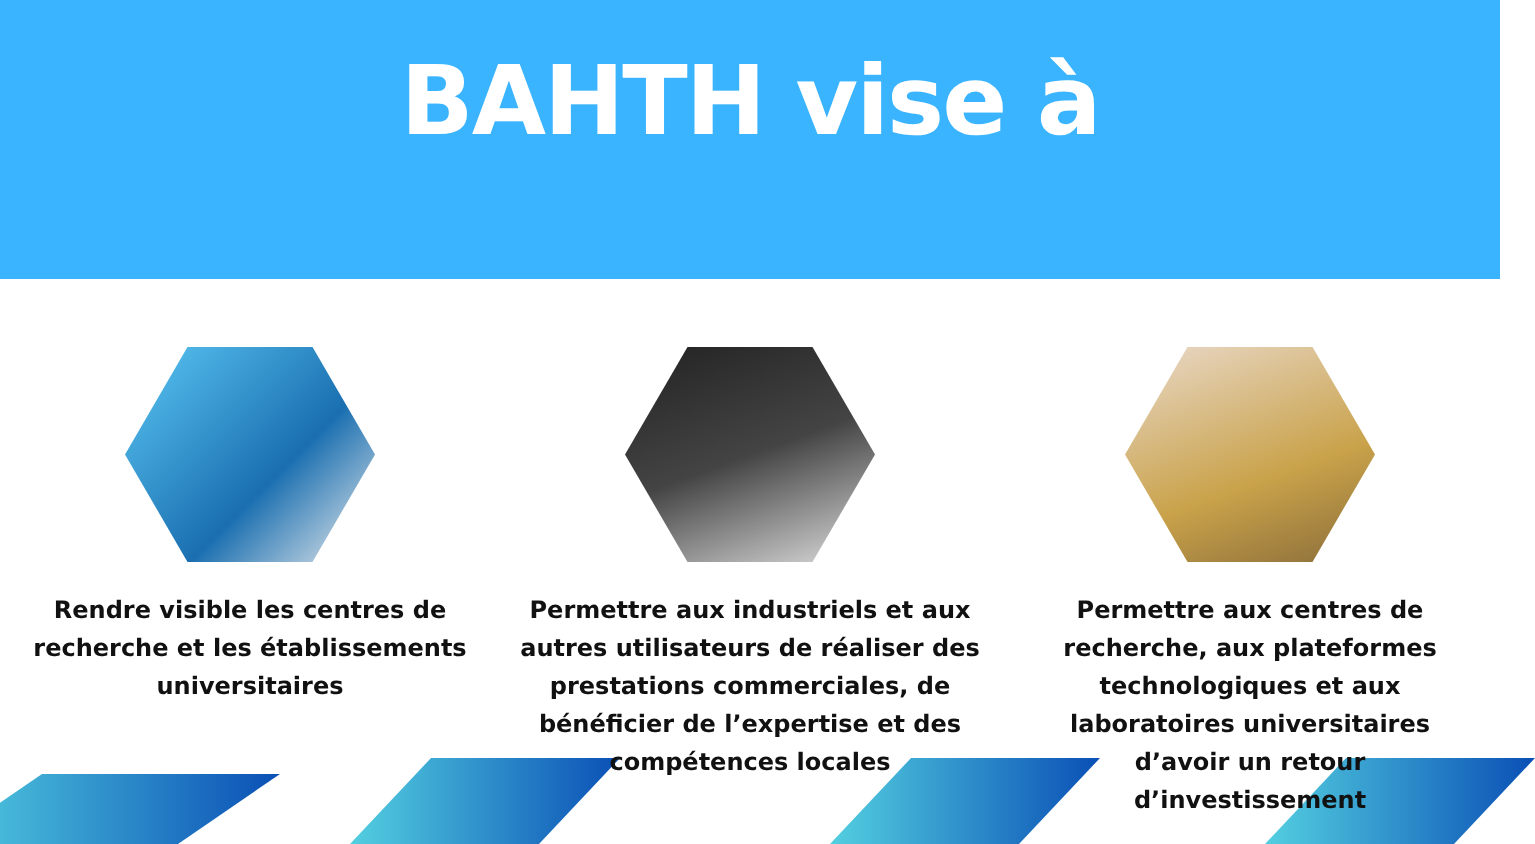BAHTH vise à
Rendre visible les centres de recherche et les établissements universitaires
Permettre aux industriels et aux autres utilisateurs de réaliser des prestations commerciales, de bénéficier de l’expertise et des compétences locales
Permettre aux centres de recherche, aux plateformes technologiques et aux laboratoires universitaires d’avoir un retour d’investissement